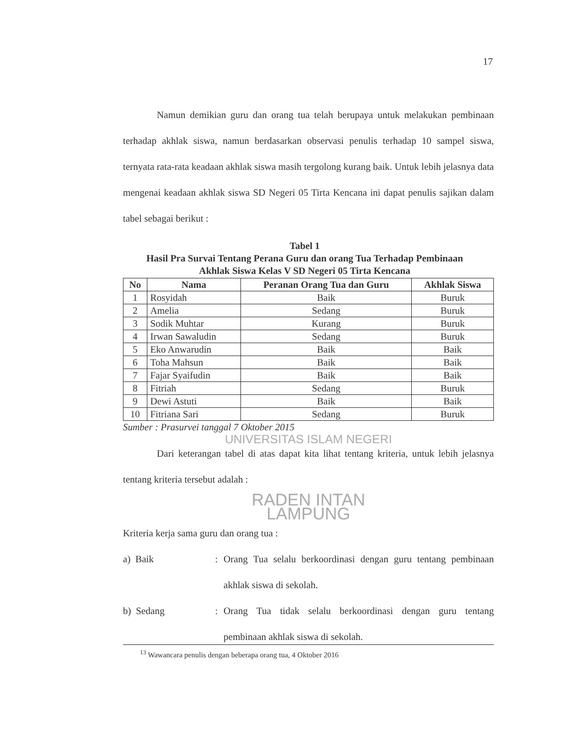17
Namun demikian guru dan orang tua telah berupaya untuk melakukan pembinaan terhadap akhlak siswa, namun berdasarkan observasi penulis terhadap 10 sampel siswa, ternyata rata-rata keadaan akhlak siswa masih tergolong kurang baik. Untuk lebih jelasnya data mengenai keadaan akhlak siswa SD Negeri 05 Tirta Kencana ini dapat penulis sajikan dalam tabel sebagai berikut :
Tabel 1
Hasil Pra Survai Tentang Perana Guru dan orang Tua Terhadap Pembinaan
Akhlak Siswa Kelas V SD Negeri 05 Tirta Kencana
| No | Nama | Peranan Orang Tua dan Guru | Akhlak Siswa |
| --- | --- | --- | --- |
| 1 | Rosyidah | Baik | Buruk |
| 2 | Amelia | Sedang | Buruk |
| 3 | Sodik Muhtar | Kurang | Buruk |
| 4 | Irwan Sawaludin | Sedang | Buruk |
| 5 | Eko Anwarudin | Baik | Baik |
| 6 | Toha Mahsun | Baik | Baik |
| 7 | Fajar Syaifudin | Baik | Baik |
| 8 | Fitriah | Sedang | Buruk |
| 9 | Dewi Astuti | Baik | Baik |
| 10 | Fitriana Sari | Sedang | Buruk |
Sumber : Prasurvei tanggal 7 Oktober 2015
UNIVERSITAS ISLAM NEGERI
Dari keterangan tabel di atas dapat kita lihat tentang kriteria, untuk lebih jelasnya tentang kriteria tersebut adalah :
RADEN INTAN
LAMPUNG
Kriteria kerja sama guru dan orang tua :
a) Baik:
Orang Tua selalu berkoordinasi dengan guru tentang pembinaan akhlak siswa di sekolah.
b) Sedang:
Orang Tua tidak selalu berkoordinasi dengan guru tentang pembinaan akhlak siswa di sekolah.
<sup>13</sup> Wawancara penulis dengan beberapa orang tua, 4 Oktober 2016